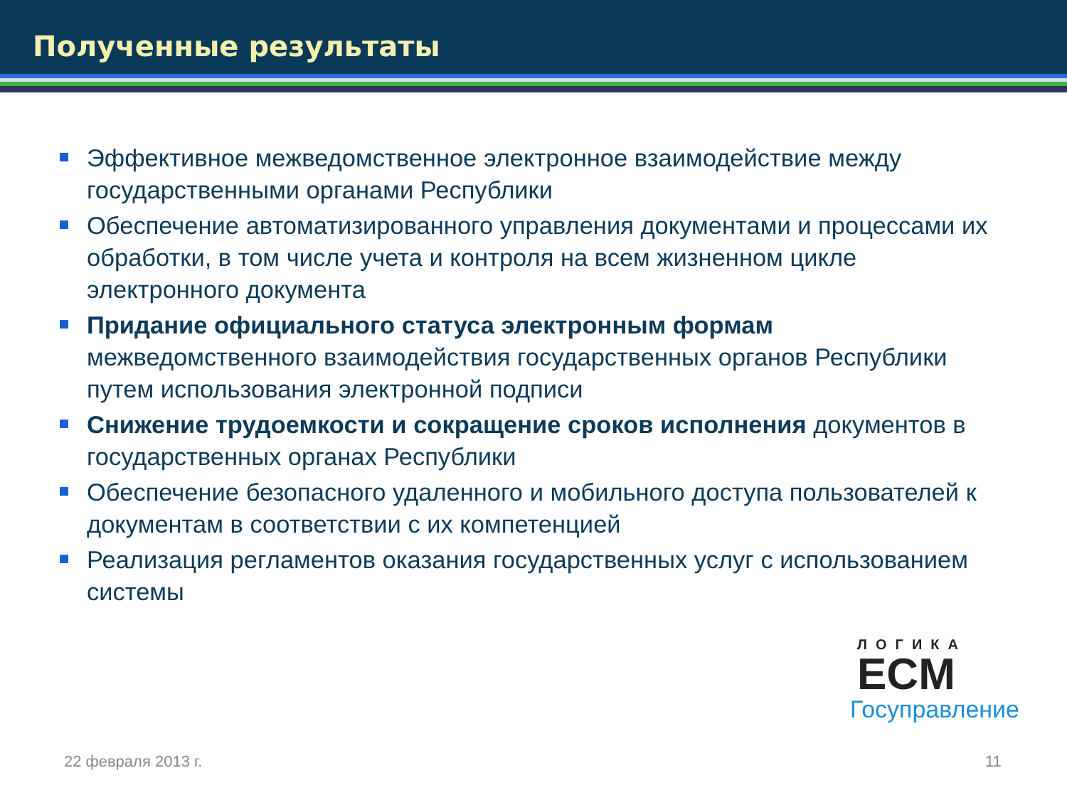Полученные результаты
Эффективное межведомственное электронное взаимодействие между государственными органами Республики
Обеспечение автоматизированного управления документами и процессами их обработки, в том числе учета и контроля на всем жизненном цикле электронного документа
Придание официального статуса электронным формам межведомственного взаимодействия государственных органов Республики путем использования электронной подписи
Снижение трудоемкости и сокращение сроков исполнения документов в государственных органах Республики
Обеспечение безопасного удаленного и мобильного доступа пользователей к документам в соответствии с их компетенцией
Реализация регламентов оказания государственных услуг с использованием системы
ЛОГИКА
ECM
Госуправление
22 февраля 2013 г. 11